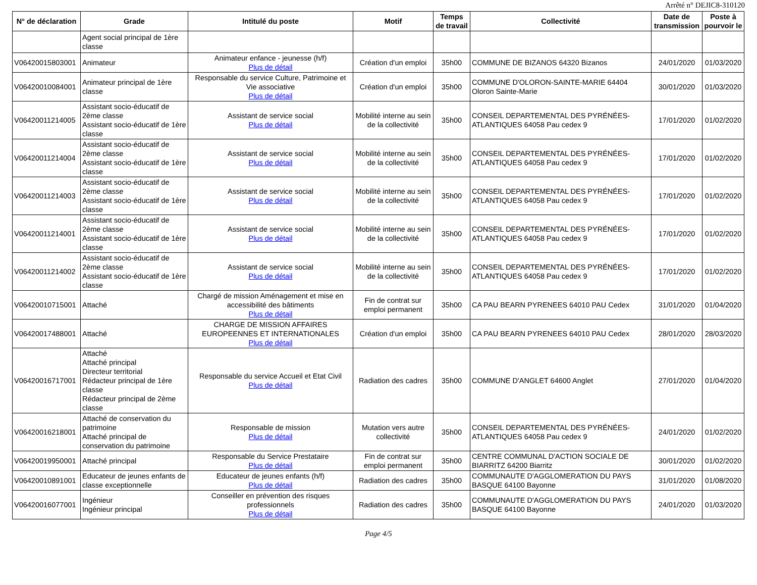Arrêté n° DEJIC8-310120
| N° de déclaration | Grade | Intitulé du poste | Motif | Temps de travail | Collectivité | Date de transmission | Poste à pourvoir le |
| --- | --- | --- | --- | --- | --- | --- | --- |
| | Agent social principal de 1ère classe | | | | | | |
| V06420015803001 | Animateur | Animateur enfance - jeunesse (h/f) Plus de détail | Création d'un emploi | 35h00 | COMMUNE DE BIZANOS 64320 Bizanos | 24/01/2020 | 01/03/2020 |
| V06420010084001 | Animateur principal de 1ère classe | Responsable du service Culture, Patrimoine et Vie associative Plus de détail | Création d'un emploi | 35h00 | COMMUNE D'OLORON-SAINTE-MARIE 64404 Oloron Sainte-Marie | 30/01/2020 | 01/03/2020 |
| V06420011214005 | Assistant socio-éducatif de 2ème classe Assistant socio-éducatif de 1ère classe | Assistant de service social Plus de détail | Mobilité interne au sein de la collectivité | 35h00 | CONSEIL DEPARTEMENTAL DES PYRÉNÉES-ATLANTIQUES 64058 Pau cedex 9 | 17/01/2020 | 01/02/2020 |
| V06420011214004 | Assistant socio-éducatif de 2ème classe Assistant socio-éducatif de 1ère classe | Assistant de service social Plus de détail | Mobilité interne au sein de la collectivité | 35h00 | CONSEIL DEPARTEMENTAL DES PYRÉNÉES-ATLANTIQUES 64058 Pau cedex 9 | 17/01/2020 | 01/02/2020 |
| V06420011214003 | Assistant socio-éducatif de 2ème classe Assistant socio-éducatif de 1ère classe | Assistant de service social Plus de détail | Mobilité interne au sein de la collectivité | 35h00 | CONSEIL DEPARTEMENTAL DES PYRÉNÉES-ATLANTIQUES 64058 Pau cedex 9 | 17/01/2020 | 01/02/2020 |
| V06420011214001 | Assistant socio-éducatif de 2ème classe Assistant socio-éducatif de 1ère classe | Assistant de service social Plus de détail | Mobilité interne au sein de la collectivité | 35h00 | CONSEIL DEPARTEMENTAL DES PYRÉNÉES-ATLANTIQUES 64058 Pau cedex 9 | 17/01/2020 | 01/02/2020 |
| V06420011214002 | Assistant socio-éducatif de 2ème classe Assistant socio-éducatif de 1ère classe | Assistant de service social Plus de détail | Mobilité interne au sein de la collectivité | 35h00 | CONSEIL DEPARTEMENTAL DES PYRÉNÉES-ATLANTIQUES 64058 Pau cedex 9 | 17/01/2020 | 01/02/2020 |
| V06420010715001 | Attaché | Chargé de mission Aménagement et mise en accessibilité des bâtiments Plus de détail | Fin de contrat sur emploi permanent | 35h00 | CA PAU BEARN PYRENEES 64010 PAU Cedex | 31/01/2020 | 01/04/2020 |
| V06420017488001 | Attaché | CHARGE DE MISSION AFFAIRES EUROPEENNES ET INTERNATIONALES Plus de détail | Création d'un emploi | 35h00 | CA PAU BEARN PYRENEES 64010 PAU Cedex | 28/01/2020 | 28/03/2020 |
| V06420016717001 | Attaché Attaché principal Directeur territorial Rédacteur principal de 1ère classe Rédacteur principal de 2ème classe | Responsable du service Accueil et Etat Civil Plus de détail | Radiation des cadres | 35h00 | COMMUNE D'ANGLET 64600 Anglet | 27/01/2020 | 01/04/2020 |
| V06420016218001 | Attaché de conservation du patrimoine Attaché principal de conservation du patrimoine | Responsable de mission Plus de détail | Mutation vers autre collectivité | 35h00 | CONSEIL DEPARTEMENTAL DES PYRÉNÉES-ATLANTIQUES 64058 Pau cedex 9 | 24/01/2020 | 01/02/2020 |
| V06420019950001 | Attaché principal | Responsable du Service Prestataire Plus de détail | Fin de contrat sur emploi permanent | 35h00 | CENTRE COMMUNAL D'ACTION SOCIALE DE BIARRITZ 64200 Biarritz | 30/01/2020 | 01/02/2020 |
| V06420010891001 | Educateur de jeunes enfants de classe exceptionnelle | Educateur de jeunes enfants (h/f) Plus de détail | Radiation des cadres | 35h00 | COMMUNAUTE D'AGGLOMERATION DU PAYS BASQUE 64100 Bayonne | 31/01/2020 | 01/08/2020 |
| V06420016077001 | Ingénieur Ingénieur principal | Conseiller en prévention des risques professionnels Plus de détail | Radiation des cadres | 35h00 | COMMUNAUTE D'AGGLOMERATION DU PAYS BASQUE 64100 Bayonne | 24/01/2020 | 01/03/2020 |
Page 4/5